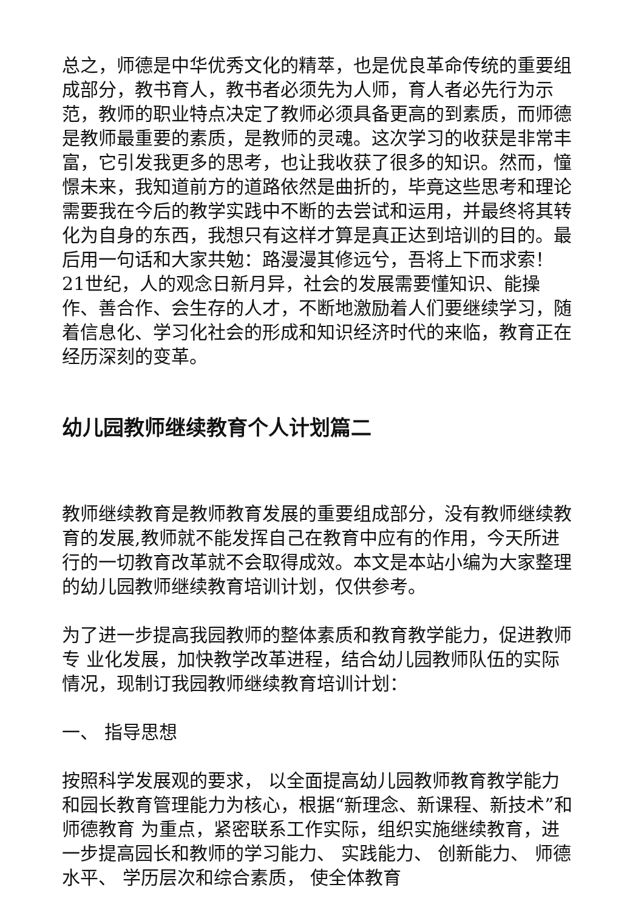总之，师德是中华优秀文化的精萃，也是优良革命传统的重要组成部分，教书育人，教书者必须先为人师，育人者必先行为示范，教师的职业特点决定了教师必须具备更高的到素质，而师德是教师最重要的素质，是教师的灵魂。这次学习的收获是非常丰富，它引发我更多的思考，也让我收获了很多的知识。然而，憧憬未来，我知道前方的道路依然是曲折的，毕竟这些思考和理论需要我在今后的教学实践中不断的去尝试和运用，并最终将其转化为自身的东西，我想只有这样才算是真正达到培训的目的。最后用一句话和大家共勉：路漫漫其修远兮，吾将上下而求索！21世纪，人的观念日新月异，社会的发展需要懂知识、能操作、善合作、会生存的人才，不断地激励着人们要继续学习，随着信息化、学习化社会的形成和知识经济时代的来临，教育正在经历深刻的变革。
幼儿园教师继续教育个人计划篇二
教师继续教育是教师教育发展的重要组成部分，没有教师继续教育的发展,教师就不能发挥自己在教育中应有的作用，今天所进行的一切教育改革就不会取得成效。本文是本站小编为大家整理的幼儿园教师继续教育培训计划，仅供参考。
为了进一步提高我园教师的整体素质和教育教学能力，促进教师专 业化发展，加快教学改革进程，结合幼儿园教师队伍的实际情况，现制订我园教师继续教育培训计划：
一、 指导思想
按照科学发展观的要求， 以全面提高幼儿园教师教育教学能力和园长教育管理能力为核心，根据“新理念、新课程、新技术”和师德教育 为重点，紧密联系工作实际，组织实施继续教育，进一步提高园长和教师的学习能力、 实践能力、 创新能力、 师德水平、 学历层次和综合素质， 使全体教育